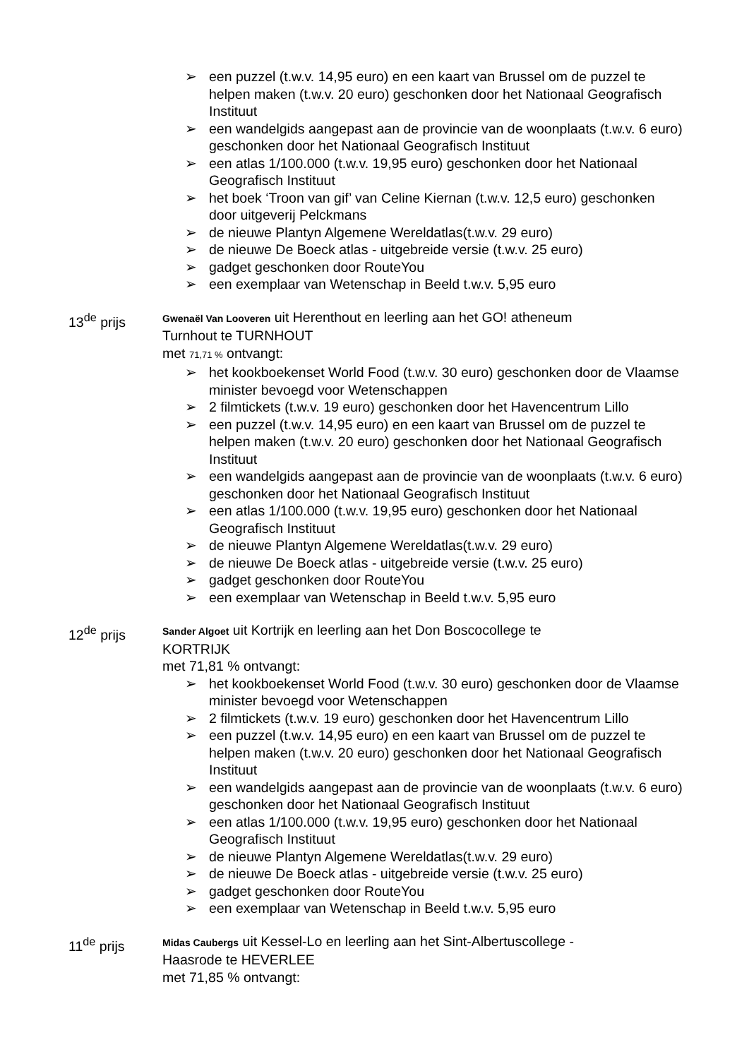➢ een puzzel (t.w.v. 14,95 euro) en een kaart van Brussel om de puzzel te helpen maken (t.w.v. 20 euro) geschonken door het Nationaal Geografisch Instituut
➢ een wandelgids aangepast aan de provincie van de woonplaats (t.w.v. 6 euro) geschonken door het Nationaal Geografisch Instituut
➢ een atlas 1/100.000 (t.w.v. 19,95 euro) geschonken door het Nationaal Geografisch Instituut
➢ het boek ‘Troon van gif’ van Celine Kiernan (t.w.v. 12,5 euro) geschonken door uitgeverij Pelckmans
➢ de nieuwe Plantyn Algemene Wereldatlas(t.w.v. 29 euro)
➢ de nieuwe De Boeck atlas - uitgebreide versie (t.w.v. 25 euro)
➢ gadget geschonken door RouteYou
➢ een exemplaar van Wetenschap in Beeld t.w.v. 5,95 euro
13<sup>de</sup> prijs
Gwenaël Van Looveren uit Herenthout en leerling aan het GO! atheneum Turnhout te TURNHOUT
met 71,71 % ontvangt:
➢ het kookboekenset World Food (t.w.v. 30 euro) geschonken door de Vlaamse minister bevoegd voor Wetenschappen
➢ 2 filmtickets (t.w.v. 19 euro) geschonken door het Havencentrum Lillo
➢ een puzzel (t.w.v. 14,95 euro) en een kaart van Brussel om de puzzel te helpen maken (t.w.v. 20 euro) geschonken door het Nationaal Geografisch Instituut
➢ een wandelgids aangepast aan de provincie van de woonplaats (t.w.v. 6 euro) geschonken door het Nationaal Geografisch Instituut
➢ een atlas 1/100.000 (t.w.v. 19,95 euro) geschonken door het Nationaal Geografisch Instituut
➢ de nieuwe Plantyn Algemene Wereldatlas(t.w.v. 29 euro)
➢ de nieuwe De Boeck atlas - uitgebreide versie (t.w.v. 25 euro)
➢ gadget geschonken door RouteYou
➢ een exemplaar van Wetenschap in Beeld t.w.v. 5,95 euro
12<sup>de</sup> prijs
Sander Algoet uit Kortrijk en leerling aan het Don Boscocollege te KORTRIJK
met 71,81 % ontvangt:
➢ het kookboekenset World Food (t.w.v. 30 euro) geschonken door de Vlaamse minister bevoegd voor Wetenschappen
➢ 2 filmtickets (t.w.v. 19 euro) geschonken door het Havencentrum Lillo
➢ een puzzel (t.w.v. 14,95 euro) en een kaart van Brussel om de puzzel te helpen maken (t.w.v. 20 euro) geschonken door het Nationaal Geografisch Instituut
➢ een wandelgids aangepast aan de provincie van de woonplaats (t.w.v. 6 euro) geschonken door het Nationaal Geografisch Instituut
➢ een atlas 1/100.000 (t.w.v. 19,95 euro) geschonken door het Nationaal Geografisch Instituut
➢ de nieuwe Plantyn Algemene Wereldatlas(t.w.v. 29 euro)
➢ de nieuwe De Boeck atlas - uitgebreide versie (t.w.v. 25 euro)
➢ gadget geschonken door RouteYou
➢ een exemplaar van Wetenschap in Beeld t.w.v. 5,95 euro
11<sup>de</sup> prijs
Midas Caubergs uit Kessel-Lo en leerling aan het Sint-Albertuscollege - Haasrode te HEVERLEE
met 71,85 % ontvangt: